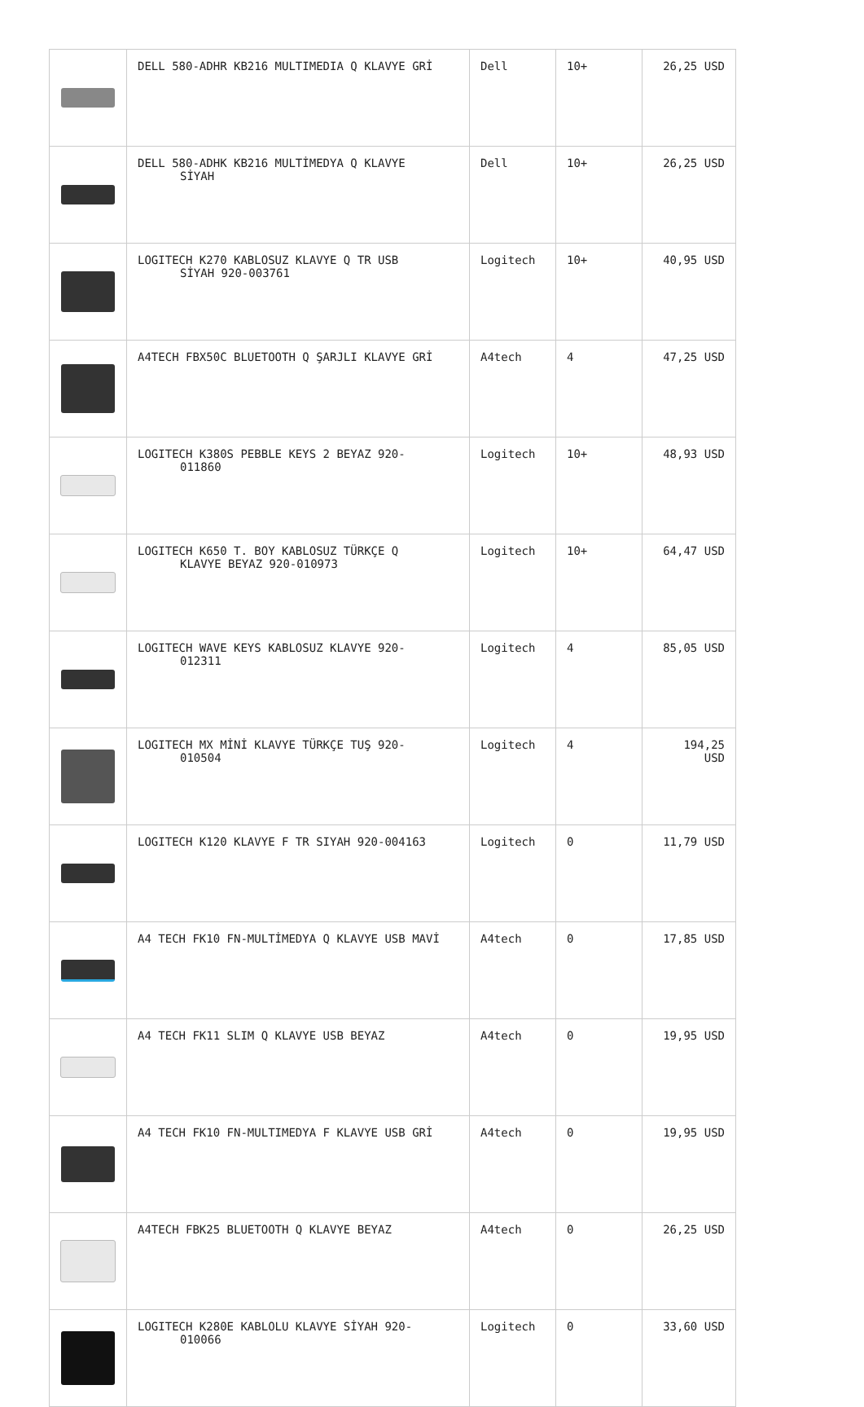| | DELL 580-ADHR KB216 MULTIMEDIA Q KLAVYE GRİ | Dell | 10+ | 26,25 USD |
| | DELL 580-ADHK KB216 MULTİMEDYA Q KLAVYE SİYAH | Dell | 10+ | 26,25 USD |
| | LOGITECH K270 KABLOSUZ KLAVYE Q TR USB SİYAH 920-003761 | Logitech | 10+ | 40,95 USD |
| | A4TECH FBX50C BLUETOOTH Q ŞARJLI KLAVYE GRİ | A4tech | 4 | 47,25 USD |
| | LOGITECH K380S PEBBLE KEYS 2 BEYAZ 920- 011860 | Logitech | 10+ | 48,93 USD |
| | LOGITECH K650 T. BOY KABLOSUZ TÜRKÇE Q KLAVYE BEYAZ 920-010973 | Logitech | 10+ | 64,47 USD |
| | LOGITECH WAVE KEYS KABLOSUZ KLAVYE 920- 012311 | Logitech | 4 | 85,05 USD |
| | LOGITECH MX MİNİ KLAVYE TÜRKÇE TUŞ 920- 010504 | Logitech | 4 | 194,25 USD |
| | LOGITECH K120 KLAVYE F TR SIYAH 920-004163 | Logitech | 0 | 11,79 USD |
| | A4 TECH FK10 FN-MULTİMEDYA Q KLAVYE USB MAVİ | A4tech | 0 | 17,85 USD |
| | A4 TECH FK11 SLIM Q KLAVYE USB BEYAZ | A4tech | 0 | 19,95 USD |
| | A4 TECH FK10 FN-MULTIMEDYA F KLAVYE USB GRİ | A4tech | 0 | 19,95 USD |
| | A4TECH FBK25 BLUETOOTH Q KLAVYE BEYAZ | A4tech | 0 | 26,25 USD |
| | LOGITECH K280E KABLOLU KLAVYE SİYAH 920- 010066 | Logitech | 0 | 33,60 USD |